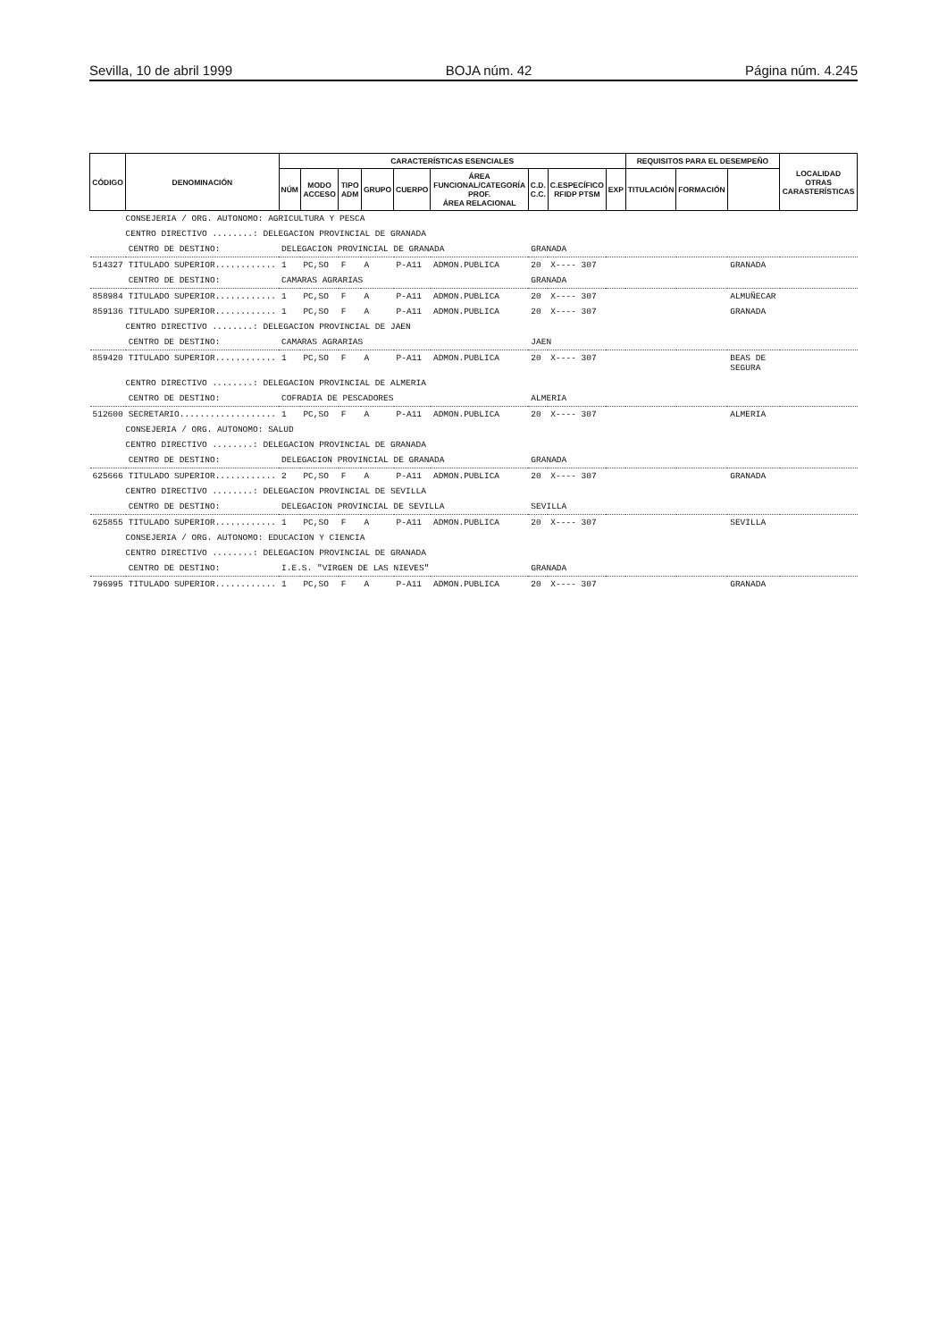Sevilla, 10 de abril 1999 BOJA núm. 42 Página núm. 4.245
| CÓDIGO | DENOMINACIÓN | CARACTERÍSTICAS ESENCIALES | | | | | | | | | REQUISITOS PARA EL DESEMPEÑO | | | LOCALIDAD OTRAS CARASTERÍSTICAS |
| --- | --- | --- | --- | --- | --- | --- | --- | --- | --- | --- | --- | --- | --- | --- |
| | | NÚM | MODO ACCESO | TIPO ADM | GRUPO | CUERPO | ÁREA FUNCIONAL/CATEGORÍA PROF. ÁREA RELACIONAL | C.D. C.C. | C.ESPECÍFICO RFIDP PTSM | EXP | TITULACIÓN | FORMACIÓN | | |
| CONSEJERIA / ORG. AUTONOMO: AGRICULTURA Y PESCA | | | | | | | | | | | | | | |
| CENTRO DIRECTIVO ........: DELEGACION PROVINCIAL DE GRANADA | | | | | | | | | | | | | | |
| | CENTRO DE DESTINO: | DELEGACION PROVINCIAL DE GRANADA | | | | | | GRANADA | | | | | | |
| 514327 | TITULADO SUPERIOR............ | 1 | PC,SO | F | A | P-A11 | ADMON.PUBLICA | 20 | X---- 307 | | | | GRANADA | |
| | CENTRO DE DESTINO: | CAMARAS AGRARIAS | | | | | | GRANADA | | | | | | |
| 858984 | TITULADO SUPERIOR............ | 1 | PC,SO | F | A | P-A11 | ADMON.PUBLICA | 20 | X---- 307 | | | | ALMUÑECAR | |
| 859136 | TITULADO SUPERIOR............ | 1 | PC,SO | F | A | P-A11 | ADMON.PUBLICA | 20 | X---- 307 | | | | GRANADA | |
| CENTRO DIRECTIVO ........: DELEGACION PROVINCIAL DE JAEN | | | | | | | | | | | | | | |
| | CENTRO DE DESTINO: | CAMARAS AGRARIAS | | | | | | JAEN | | | | | | |
| 859420 | TITULADO SUPERIOR............ | 1 | PC,SO | F | A | P-A11 | ADMON.PUBLICA | 20 | X---- 307 | | | | BEAS DE SEGURA | |
| CENTRO DIRECTIVO ........: DELEGACION PROVINCIAL DE ALMERIA | | | | | | | | | | | | | | |
| | CENTRO DE DESTINO: | COFRADIA DE PESCADORES | | | | | | ALMERIA | | | | | | |
| 512600 | SECRETARIO................... | 1 | PC,SO | F | A | P-A11 | ADMON.PUBLICA | 20 | X---- 307 | | | | ALMERIA | |
| CONSEJERIA / ORG. AUTONOMO: SALUD | | | | | | | | | | | | | | |
| CENTRO DIRECTIVO ........: DELEGACION PROVINCIAL DE GRANADA | | | | | | | | | | | | | | |
| | CENTRO DE DESTINO: | DELEGACION PROVINCIAL DE GRANADA | | | | | | GRANADA | | | | | | |
| 625666 | TITULADO SUPERIOR............ | 2 | PC,SO | F | A | P-A11 | ADMON.PUBLICA | 20 | X---- 307 | | | | GRANADA | |
| CENTRO DIRECTIVO ........: DELEGACION PROVINCIAL DE SEVILLA | | | | | | | | | | | | | | |
| | CENTRO DE DESTINO: | DELEGACION PROVINCIAL DE SEVILLA | | | | | | SEVILLA | | | | | | |
| 625855 | TITULADO SUPERIOR............ | 1 | PC,SO | F | A | P-A11 | ADMON.PUBLICA | 20 | X---- 307 | | | | SEVILLA | |
| CONSEJERIA / ORG. AUTONOMO: EDUCACION Y CIENCIA | | | | | | | | | | | | | | |
| CENTRO DIRECTIVO ........: DELEGACION PROVINCIAL DE GRANADA | | | | | | | | | | | | | | |
| | CENTRO DE DESTINO: | I.E.S. "VIRGEN DE LAS NIEVES" | | | | | | GRANADA | | | | | | |
| 796995 | TITULADO SUPERIOR............ | 1 | PC,SO | F | A | P-A11 | ADMON.PUBLICA | 20 | X---- 307 | | | | GRANADA | |